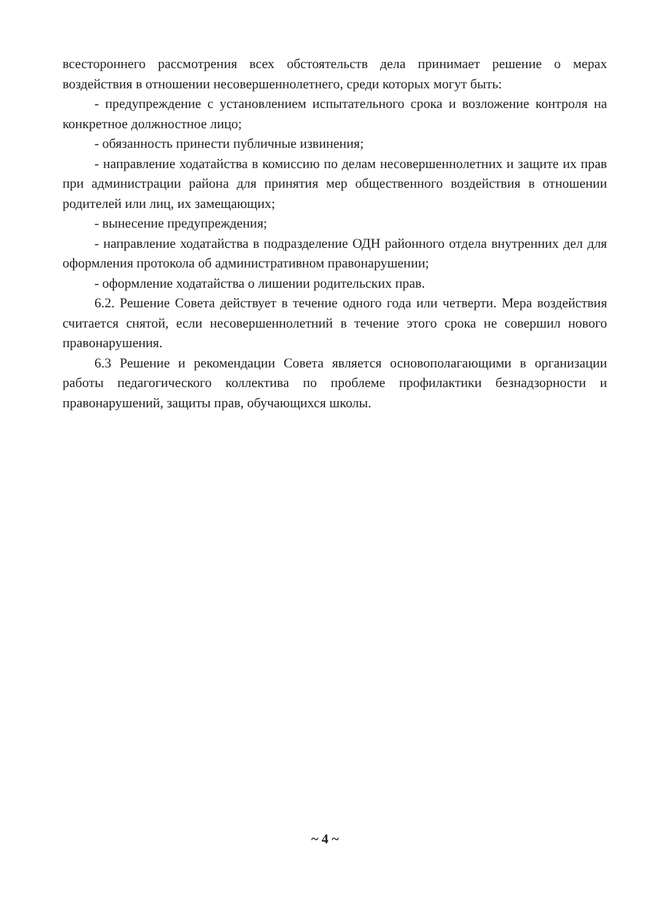всестороннего рассмотрения всех обстоятельств дела принимает решение о мерах воздействия в отношении несовершеннолетнего, среди которых могут быть:
- предупреждение с установлением испытательного срока и возложение контроля на конкретное должностное лицо;
- обязанность принести публичные извинения;
- направление ходатайства в комиссию по делам несовершеннолетних и защите их прав при администрации района для принятия мер общественного воздействия в отношении родителей или лиц, их замещающих;
- вынесение предупреждения;
- направление ходатайства в подразделение ОДН районного отдела внутренних дел для оформления протокола об административном правонарушении;
- оформление ходатайства о лишении родительских прав.
6.2. Решение Совета действует в течение одного года или четверти. Мера воздействия считается снятой, если несовершеннолетний в течение этого срока не совершил нового правонарушения.
6.3 Решение и рекомендации Совета является основополагающими в организации работы педагогического коллектива по проблеме профилактики безнадзорности и правонарушений, защиты прав, обучающихся школы.
~ 4 ~